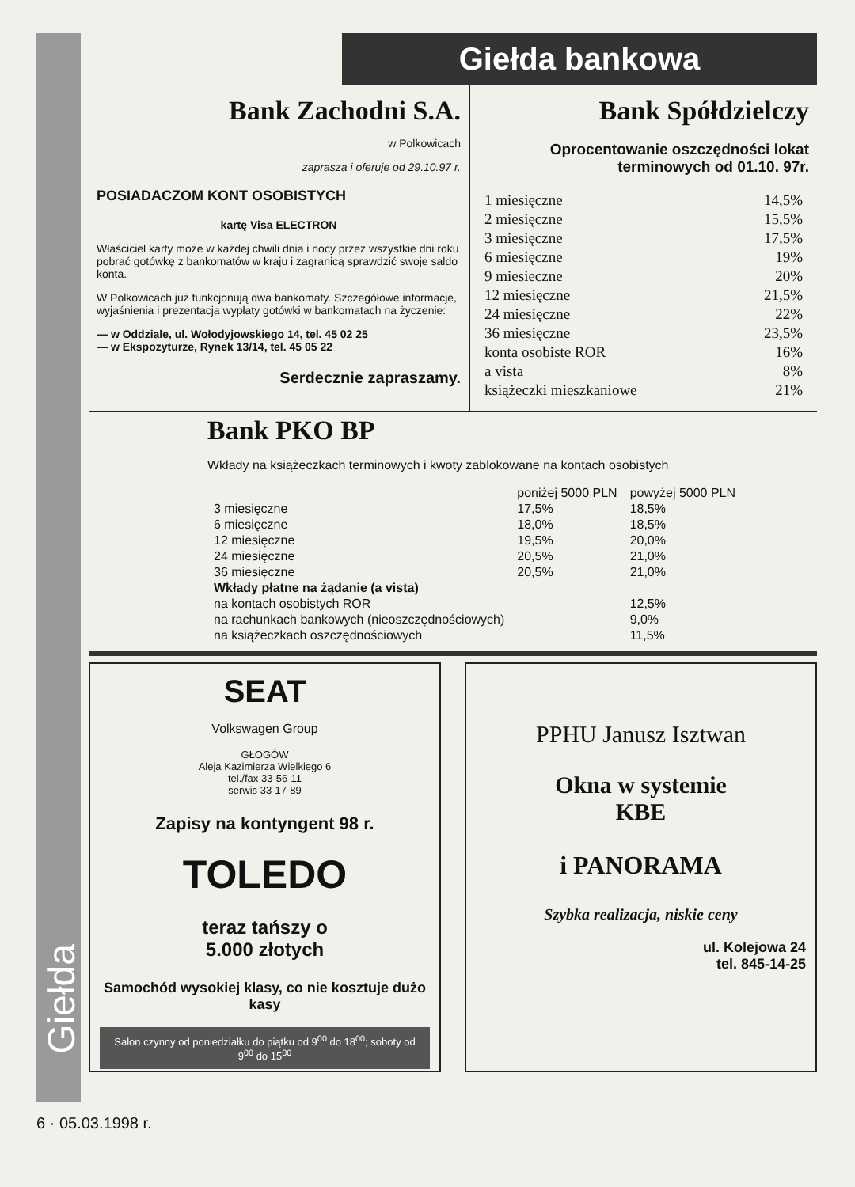Giełda
Giełda bankowa
Bank Zachodni S.A.
w Polkowicach
zaprasza i oferuje od 29.10.97 r.
POSIADACZOM KONT OSOBISTYCH
kartę Visa ELECTRON
Właściciel karty może w każdej chwili dnia i nocy przez wszystkie dni roku pobrać gotówkę z bankomatów w kraju i zagranicą sprawdzić swoje saldo konta.
W Polkowicach już funkcjonują dwa bankomaty. Szczegółowe informacje, wyjaśnienia i prezentacja wypłaty gotówki w bankomatach na życzenie:
— w Oddziale, ul. Wołodyjowskiego 14, tel. 45 02 25
— w Ekspozyturze, Rynek 13/14, tel. 45 05 22
Serdecznie zapraszamy.
Bank Spółdzielczy
Oprocentowanie oszczędności lokat terminowych od 01.10. 97r.
| 1 miesięczne | 14,5% |
| 2 miesięczne | 15,5% |
| 3 miesięczne | 17,5% |
| 6 miesięczne | 19% |
| 9 miesieczne | 20% |
| 12 miesięczne | 21,5% |
| 24 miesięczne | 22% |
| 36 miesięczne | 23,5% |
| konta osobiste ROR | 16% |
| a vista | 8% |
| książeczki mieszkaniowe | 21% |
Bank PKO BP
Wkłady na książeczkach terminowych i kwoty zablokowane na kontach osobistych
| | poniżej 5000 PLN | powyżej 5000 PLN |
| --- | --- | --- |
| 3 miesięczne | 17,5% | 18,5% |
| 6 miesięczne | 18,0% | 18,5% |
| 12 miesięczne | 19,5% | 20,0% |
| 24 miesięczne | 20,5% | 21,0% |
| 36 miesięczne | 20,5% | 21,0% |
| Wkłady płatne na żądanie (a vista) | | |
| na kontach osobistych ROR | | 12,5% |
| na rachunkach bankowych (nieoszczędnościowych) | | 9,0% |
| na książeczkach oszczędnościowych | | 11,5% |
SEAT
Volkswagen Group
GŁOGÓW
Aleja Kazimierza Wielkiego 6
tel./fax 33-56-11
serwis 33-17-89
Zapisy na kontyngent 98 r.
TOLEDO
teraz tańszy o
5.000 złotych
Samochód wysokiej klasy, co nie kosztuje dużo kasy
Salon czynny od poniedziałku do piątku od 9<sup>00</sup> do 18<sup>00</sup>; soboty od 9<sup>00</sup> do 15<sup>00</sup>
PPHU Janusz Isztwan
Okna w systemie
KBE
i PANORAMA
Szybka realizacja, niskie ceny
ul. Kolejowa 24
tel. 845-14-25
6 · 05.03.1998 r.